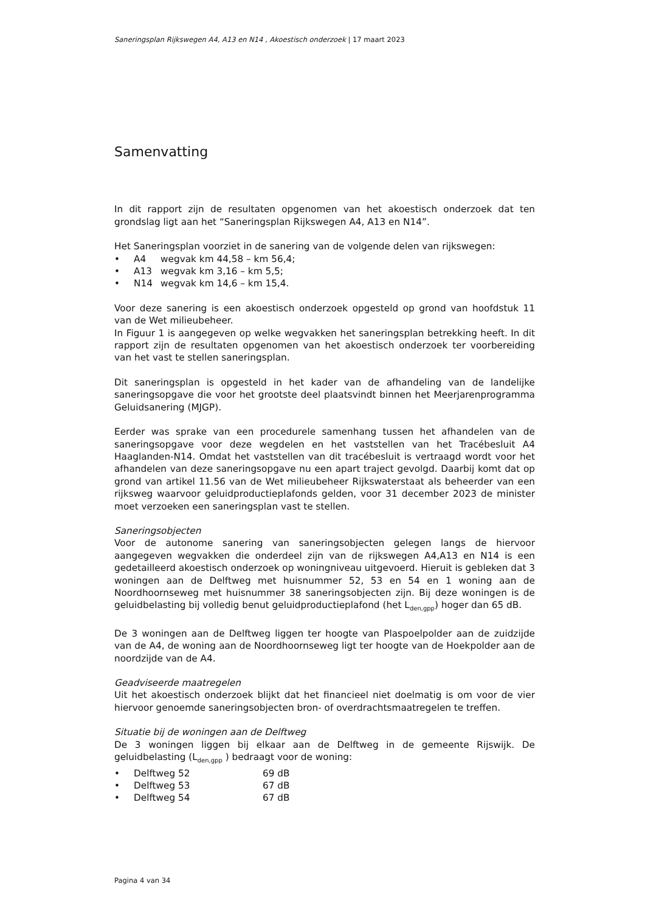Saneringsplan Rijkswegen A4, A13 en N14 , Akoestisch onderzoek | 17 maart 2023
Samenvatting
In dit rapport zijn de resultaten opgenomen van het akoestisch onderzoek dat ten grondslag ligt aan het “Saneringsplan Rijkswegen A4, A13 en N14”.
Het Saneringsplan voorziet in de sanering van de volgende delen van rijkswegen:
• A4 wegvak km 44,58 – km 56,4;
• A13 wegvak km 3,16 – km 5,5;
• N14 wegvak km 14,6 – km 15,4.
Voor deze sanering is een akoestisch onderzoek opgesteld op grond van hoofdstuk 11 van de Wet milieubeheer.
In Figuur 1 is aangegeven op welke wegvakken het saneringsplan betrekking heeft. In dit rapport zijn de resultaten opgenomen van het akoestisch onderzoek ter voorbereiding van het vast te stellen saneringsplan.
Dit saneringsplan is opgesteld in het kader van de afhandeling van de landelijke saneringsopgave die voor het grootste deel plaatsvindt binnen het Meerjarenprogramma Geluidsanering (MJGP).
Eerder was sprake van een procedurele samenhang tussen het afhandelen van de saneringsopgave voor deze wegdelen en het vaststellen van het Tracébesluit A4 Haaglanden-N14. Omdat het vaststellen van dit tracébesluit is vertraagd wordt voor het afhandelen van deze saneringsopgave nu een apart traject gevolgd. Daarbij komt dat op grond van artikel 11.56 van de Wet milieubeheer Rijkswaterstaat als beheerder van een rijksweg waarvoor geluidproductieplafonds gelden, voor 31 december 2023 de minister moet verzoeken een saneringsplan vast te stellen.
Saneringsobjecten
Voor de autonome sanering van saneringsobjecten gelegen langs de hiervoor aangegeven wegvakken die onderdeel zijn van de rijkswegen A4,A13 en N14 is een gedetailleerd akoestisch onderzoek op woningniveau uitgevoerd. Hieruit is gebleken dat 3 woningen aan de Delftweg met huisnummer 52, 53 en 54 en 1 woning aan de Noordhoornseweg met huisnummer 38 saneringsobjecten zijn. Bij deze woningen is de geluidbelasting bij volledig benut geluidproductieplafond (het L<sub>den,gpp</sub>) hoger dan 65 dB.
De 3 woningen aan de Delftweg liggen ter hoogte van Plaspoelpolder aan de zuidzijde van de A4, de woning aan de Noordhoornseweg ligt ter hoogte van de Hoekpolder aan de noordzijde van de A4.
Geadviseerde maatregelen
Uit het akoestisch onderzoek blijkt dat het financieel niet doelmatig is om voor de vier hiervoor genoemde saneringsobjecten bron- of overdrachtsmaatregelen te treffen.
Situatie bij de woningen aan de Delftweg
De 3 woningen liggen bij elkaar aan de Delftweg in de gemeente Rijswijk. De geluidbelasting (L<sub>den,gpp</sub> ) bedraagt voor de woning:
• Delftweg 52 69 dB
• Delftweg 53 67 dB
• Delftweg 54 67 dB
Pagina 4 van 34